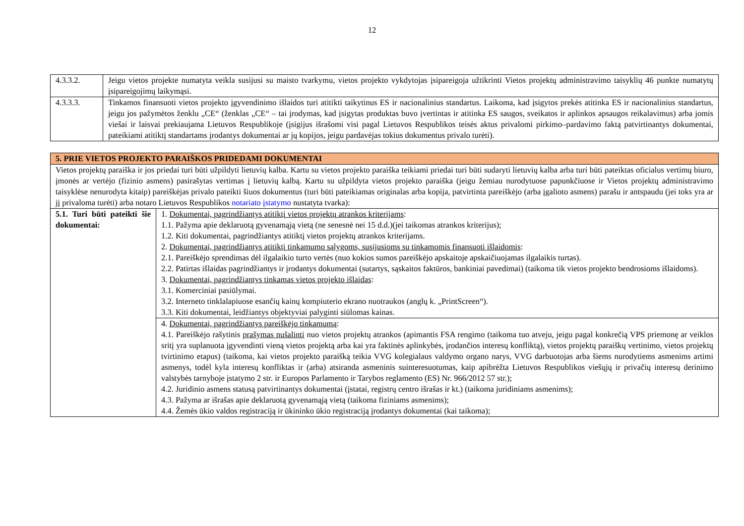12
| 4.3.3.2. | Jeigu vietos projekte numatyta veikla susijusi su maisto tvarkymu, vietos projekto vykdytojas įsipareigoja užtikrinti Vietos projektų administravimo taisyklių 46 punkte numatytų įsipareigojimų laikymąsi. |
| 4.3.3.3. | Tinkamos finansuoti vietos projekto įgyvendinimo išlaidos turi atitikti taikytinus ES ir nacionalinius standartus. Laikoma, kad įsigytos prekės atitinka ES ir nacionalinius standartus, jeigu jos pažymėtos ženklu „CE“ (ženklas „CE“ – tai įrodymas, kad įsigytas produktas buvo įvertintas ir atitinka ES saugos, sveikatos ir aplinkos apsaugos reikalavimus) arba jomis viešai ir laisvai prekiaujama Lietuvos Respublikoje (įsigijus išrašomi visi pagal Lietuvos Respublikos teisės aktus privalomi pirkimo–pardavimo faktą patvirtinantys dokumentai, pateikiami atitiktį standartams įrodantys dokumentai ar jų kopijos, jeigu pardavėjas tokius dokumentus privalo turėti). |
| 5. PRIE VIETOS PROJEKTO PARAIŠKOS PRIDEDAMI DOKUMENTAI | |
| Vietos projektų paraiška ir jos priedai turi būti užpildyti lietuvių kalba. Kartu su vietos projekto paraiška teikiami priedai turi būti sudaryti lietuvių kalba arba turi būti pateiktas oficialus vertimų biuro, įmonės ar vertėjo (fizinio asmens) pasirašytas vertimas į lietuvių kalbą. Kartu su užpildyta vietos projekto paraiška (jeigu žemiau nurodytuose papunkčiuose ir Vietos projektų administravimo taisyklėse nenurodyta kitaip) pareiškėjas privalo pateikti šiuos dokumentus (turi būti pateikiamas originalas arba kopija, patvirtinta pareiškėjo (arba įgalioto asmens) parašu ir antspaudu (jei toks yra ar jį privaloma turėti) arba notaro Lietuvos Respublikos notariato įstatymo nustatyta tvarka): | |
| 5.1. Turi būti pateikti šie dokumentai: | 1. Dokumentai, pagrindžiantys atitiktį vietos projektų atrankos kriterijams : 1.1. Pažyma apie deklaruotą gyvenamąją vietą (ne senesnė nei 15 d.d.)(jei taikomas atrankos kriterijus); 1.2. Kiti dokumentai, pagrindžiantys atitiktį vietos projektų atrankos kriterijams. 2. Dokumentai, pagrindžiantys atitiktį tinkamumo sąlygoms, susijusioms su tinkamomis finansuoti išlaidomis : 2.1. Pareiškėjo sprendimas dėl ilgalaikio turto vertės (nuo kokios sumos pareiškėjo apskaitoje apskaičiuojamas ilgalaikis turtas). 2.2. Patirtas išlaidas pagrindžiantys ir įrodantys dokumentai (sutartys, sąskaitos faktūros, bankiniai pavedimai) (taikoma tik vietos projekto bendrosioms išlaidoms). 3. Dokumentai, pagrindžiantys tinkamas vietos projekto išlaidas : 3.1. Komerciniai pasiūlymai. 3.2. Interneto tinklalapiuose esančių kainų kompiuterio ekrano nuotraukos (anglų k. „PrintScreen“). 3.3. Kiti dokumentai, leidžiantys objektyviai palyginti siūlomas kainas. |
| | 4. Dokumentai, pagrindžiantys pareiškėjo tinkamumą : 4.1. Pareiškėjo rašytinis prašymas nušalinti nuo vietos projektų atrankos (apimantis FSA rengimo (taikoma tuo atveju, jeigu pagal konkrečią VPS priemonę ar veiklos sritį yra suplanuota įgyvendinti vieną vietos projektą arba kai yra faktinės aplinkybės, įrodančios interesų konfliktą), vietos projektų paraiškų vertinimo, vietos projektų tvirtinimo etapus) (taikoma, kai vietos projekto paraišką teikia VVG kolegialaus valdymo organo narys, VVG darbuotojas arba šiems nurodytiems asmenims artimi asmenys, todėl kyla interesų konfliktas ir (arba) atsiranda asmeninis suinteresuotumas, kaip apibrėžta Lietuvos Respublikos viešųjų ir privačių interesų derinimo valstybės tarnyboje įstatymo 2 str. ir Europos Parlamento ir Tarybos reglamento (ES) Nr. 966/2012 57 str.); 4.2. Juridinio asmens statusą patvirtinantys dokumentai (įstatai, registrų centro išrašas ir kt.) (taikoma juridiniams asmenims); 4.3. Pažyma ar išrašas apie deklaruotą gyvenamąją vietą (taikoma fiziniams asmenims); 4.4. Žemės ūkio valdos registraciją ir ūkininko ūkio registraciją įrodantys dokumentai (kai taikoma); |